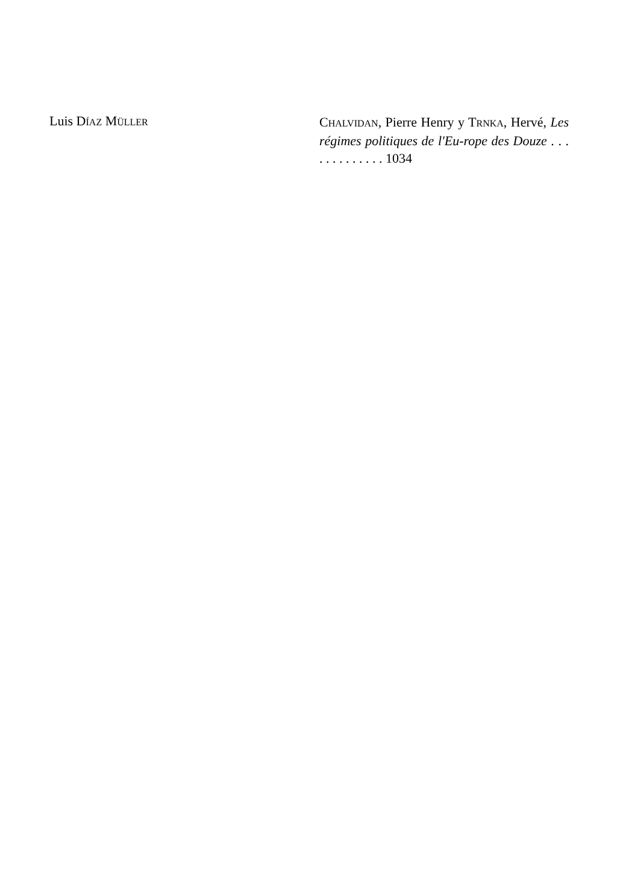Luis DÍAZ MÜLLER
CHALVIDAN, Pierre Henry y TRNKA, Hervé, Les régimes politiques de l'Eu-rope des Douze . . . . . . . . . . . . . 1034